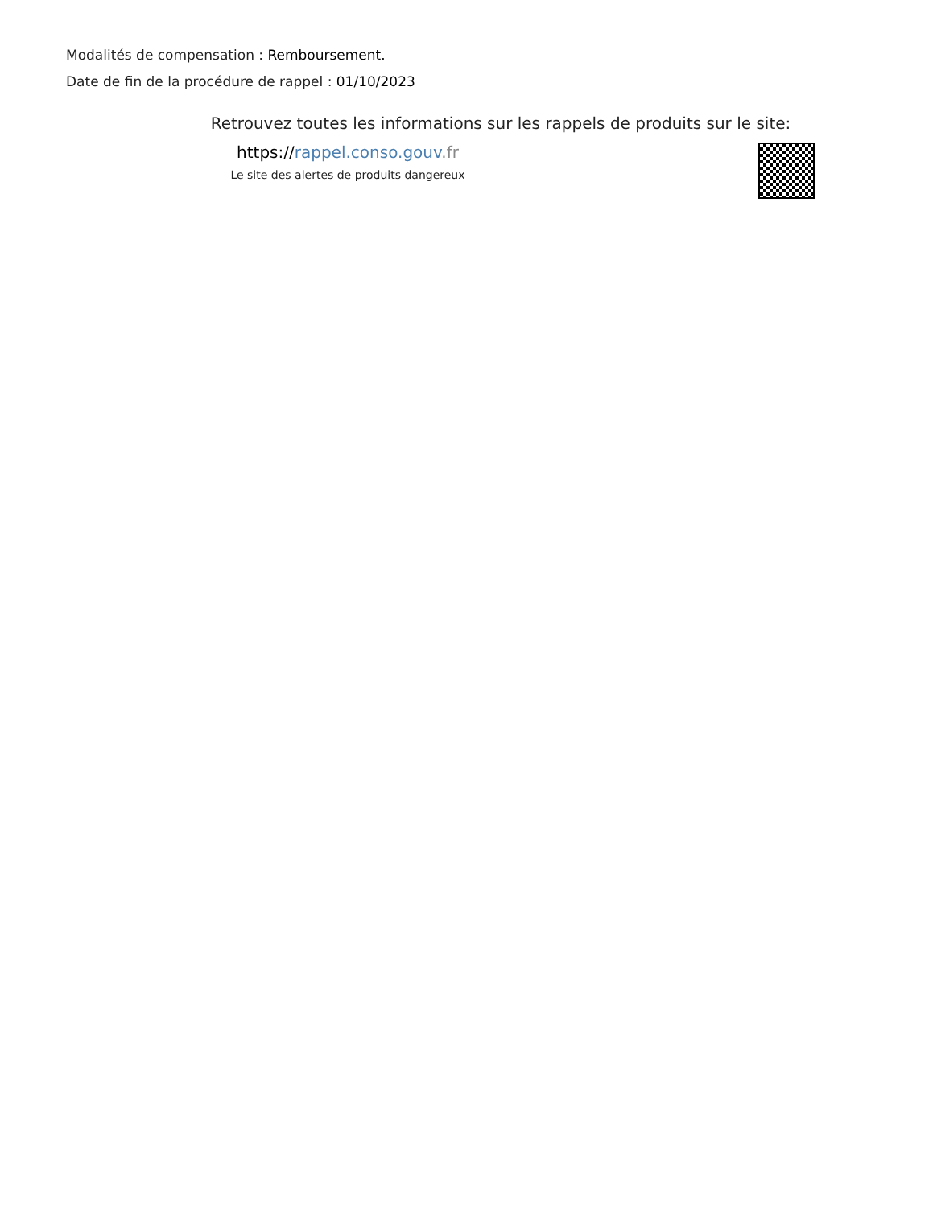Modalités de compensation : Remboursement.
Date de fin de la procédure de rappel : 01/10/2023
Retrouvez toutes les informations sur les rappels de produits sur le site:
https://rappel.conso.gouv.fr
Le site des alertes de produits dangereux